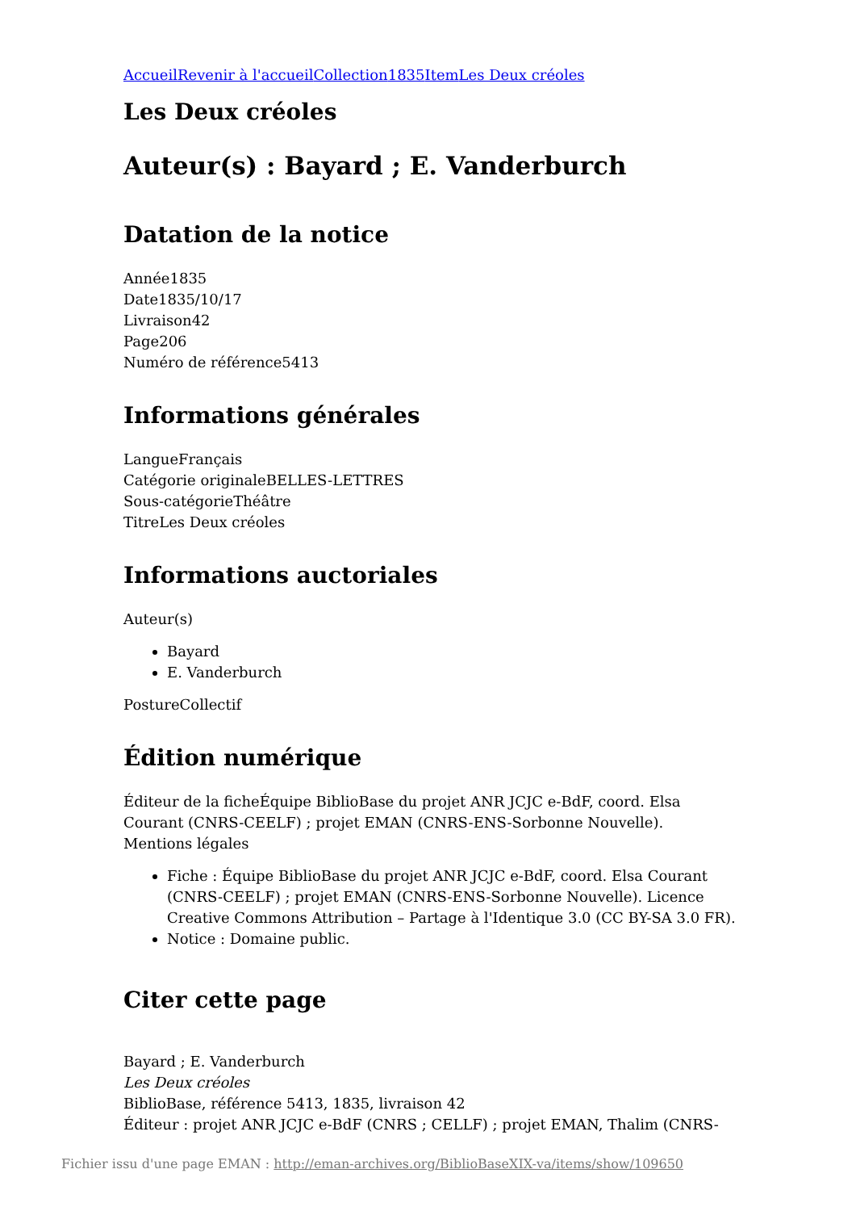Accueil Revenir à l'accueil Collection 1835 Item Les Deux créoles
Les Deux créoles
Auteur(s) : Bayard ; E. Vanderburch
Datation de la notice
Année1835
Date1835/10/17
Livraison42
Page206
Numéro de référence5413
Informations générales
LangueFrançais
Catégorie originaleBELLES-LETTRES
Sous-catégorieThéâtre
TitreLes Deux créoles
Informations auctoriales
Auteur(s)
Bayard
E. Vanderburch
PostureCollectif
Édition numérique
Éditeur de la ficheÉquipe BiblioBase du projet ANR JCJC e-BdF, coord. Elsa Courant (CNRS-CEELF) ; projet EMAN (CNRS-ENS-Sorbonne Nouvelle).
Mentions légales
Fiche : Équipe BiblioBase du projet ANR JCJC e-BdF, coord. Elsa Courant (CNRS-CEELF) ; projet EMAN (CNRS-ENS-Sorbonne Nouvelle). Licence Creative Commons Attribution – Partage à l'Identique 3.0 (CC BY-SA 3.0 FR).
Notice : Domaine public.
Citer cette page
Bayard ; E. Vanderburch
Les Deux créoles
BiblioBase, référence 5413, 1835, livraison 42
Éditeur : projet ANR JCJC e-BdF (CNRS ; CELLF) ; projet EMAN, Thalim (CNRS-
Fichier issu d'une page EMAN : http://eman-archives.org/BiblioBaseXIX-va/items/show/109650